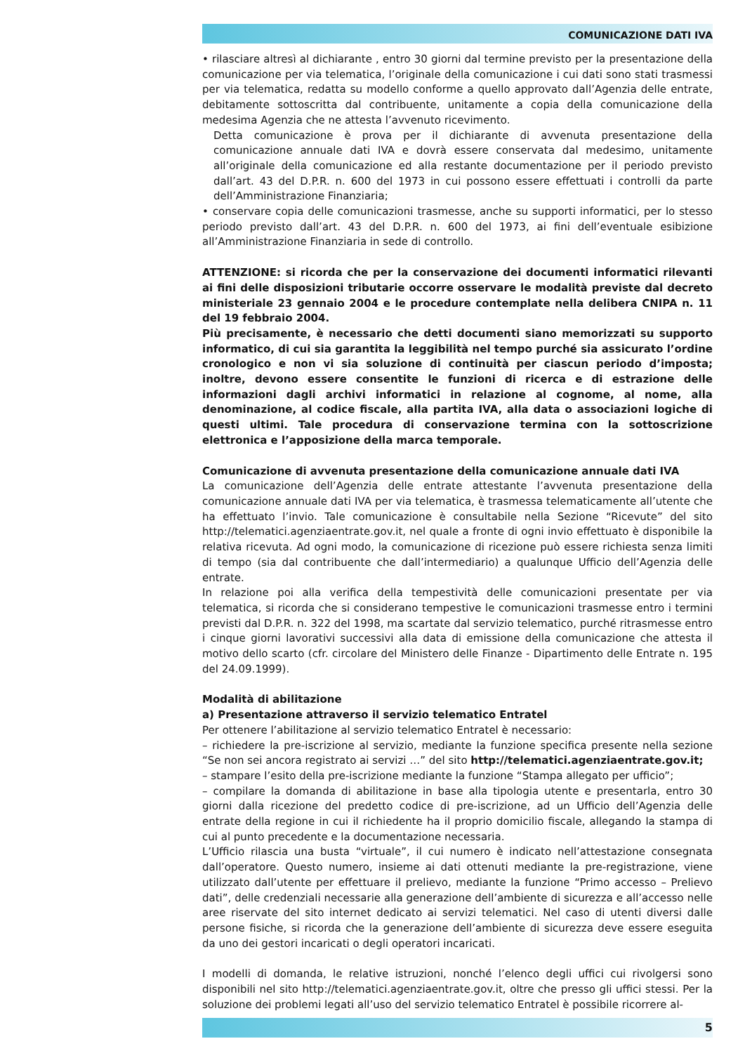COMUNICAZIONE DATI IVA
• rilasciare altresì al dichiarante , entro 30 giorni dal termine previsto per la presentazione della comunicazione per via telematica, l’originale della comunicazione i cui dati sono stati trasmessi per via telematica, redatta su modello conforme a quello approvato dall’Agenzia delle entrate, debitamente sottoscritta dal contribuente, unitamente a copia della comunicazione della medesima Agenzia che ne attesta l’avvenuto ricevimento.
Detta comunicazione è prova per il dichiarante di avvenuta presentazione della comunicazione annuale dati IVA e dovrà essere conservata dal medesimo, unitamente all’originale della comunicazione ed alla restante documentazione per il periodo previsto dall’art. 43 del D.P.R. n. 600 del 1973 in cui possono essere effettuati i controlli da parte dell’Amministrazione Finanziaria;
• conservare copia delle comunicazioni trasmesse, anche su supporti informatici, per lo stesso periodo previsto dall’art. 43 del D.P.R. n. 600 del 1973, ai fini dell’eventuale esibizione all’Amministrazione Finanziaria in sede di controllo.
ATTENZIONE: si ricorda che per la conservazione dei documenti informatici rilevanti ai fini delle disposizioni tributarie occorre osservare le modalità previste dal decreto ministeriale 23 gennaio 2004 e le procedure contemplate nella delibera CNIPA n. 11 del 19 febbraio 2004.
Più precisamente, è necessario che detti documenti siano memorizzati su supporto informatico, di cui sia garantita la leggibilità nel tempo purché sia assicurato l’ordine cronologico e non vi sia soluzione di continuità per ciascun periodo d’imposta; inoltre, devono essere consentite le funzioni di ricerca e di estrazione delle informazioni dagli archivi informatici in relazione al cognome, al nome, alla denominazione, al codice fiscale, alla partita IVA, alla data o associazioni logiche di questi ultimi. Tale procedura di conservazione termina con la sottoscrizione elettronica e l’apposizione della marca temporale.
Comunicazione di avvenuta presentazione della comunicazione annuale dati IVA
La comunicazione dell’Agenzia delle entrate attestante l’avvenuta presentazione della comunicazione annuale dati IVA per via telematica, è trasmessa telematicamente all’utente che ha effettuato l’invio. Tale comunicazione è consultabile nella Sezione “Ricevute” del sito http://telematici.agenziaentrate.gov.it, nel quale a fronte di ogni invio effettuato è disponibile la relativa ricevuta. Ad ogni modo, la comunicazione di ricezione può essere richiesta senza limiti di tempo (sia dal contribuente che dall’intermediario) a qualunque Ufficio dell’Agenzia delle entrate.
In relazione poi alla verifica della tempestività delle comunicazioni presentate per via telematica, si ricorda che si considerano tempestive le comunicazioni trasmesse entro i termini previsti dal D.P.R. n. 322 del 1998, ma scartate dal servizio telematico, purché ritrasmesse entro i cinque giorni lavorativi successivi alla data di emissione della comunicazione che attesta il motivo dello scarto (cfr. circolare del Ministero delle Finanze - Dipartimento delle Entrate n. 195 del 24.09.1999).
Modalità di abilitazione
a) Presentazione attraverso il servizio telematico Entratel
Per ottenere l’abilitazione al servizio telematico Entratel è necessario:
– richiedere la pre-iscrizione al servizio, mediante la funzione specifica presente nella sezione “Se non sei ancora registrato ai servizi …” del sito http://telematici.agenziaentrate.gov.it;
– stampare l’esito della pre-iscrizione mediante la funzione “Stampa allegato per ufficio”;
– compilare la domanda di abilitazione in base alla tipologia utente e presentarla, entro 30 giorni dalla ricezione del predetto codice di pre-iscrizione, ad un Ufficio dell’Agenzia delle entrate della regione in cui il richiedente ha il proprio domicilio fiscale, allegando la stampa di cui al punto precedente e la documentazione necessaria.
L’Ufficio rilascia una busta “virtuale”, il cui numero è indicato nell’attestazione consegnata dall’operatore. Questo numero, insieme ai dati ottenuti mediante la pre-registrazione, viene utilizzato dall’utente per effettuare il prelievo, mediante la funzione “Primo accesso – Prelievo dati”, delle credenziali necessarie alla generazione dell’ambiente di sicurezza e all’accesso nelle aree riservate del sito internet dedicato ai servizi telematici. Nel caso di utenti diversi dalle persone fisiche, si ricorda che la generazione dell’ambiente di sicurezza deve essere eseguita da uno dei gestori incaricati o degli operatori incaricati.
I modelli di domanda, le relative istruzioni, nonché l’elenco degli uffici cui rivolgersi sono disponibili nel sito http://telematici.agenziaentrate.gov.it, oltre che presso gli uffici stessi. Per la soluzione dei problemi legati all’uso del servizio telematico Entratel è possibile ricorrere al-
5